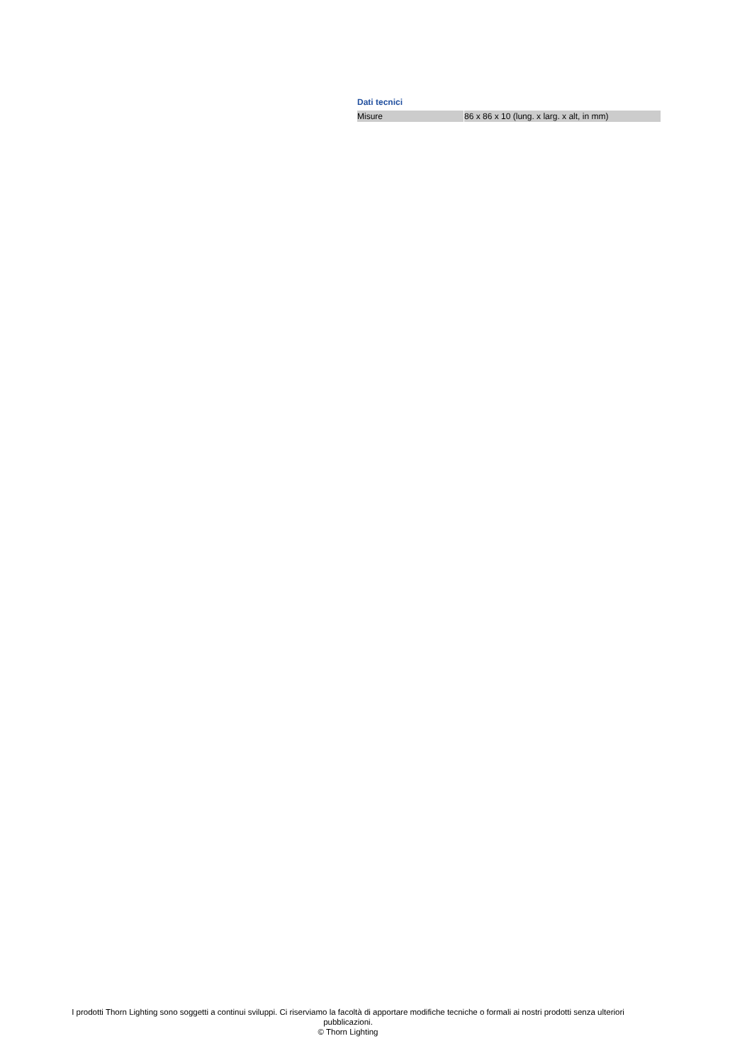Dati tecnici
| Misure | 86 x 86 x 10 (lung. x larg. x alt, in mm) |
I prodotti Thorn Lighting sono soggetti a continui sviluppi. Ci riserviamo la facoltà di apportare modifiche tecniche o formali ai nostri prodotti senza ulteriori pubblicazioni.
© Thorn Lighting